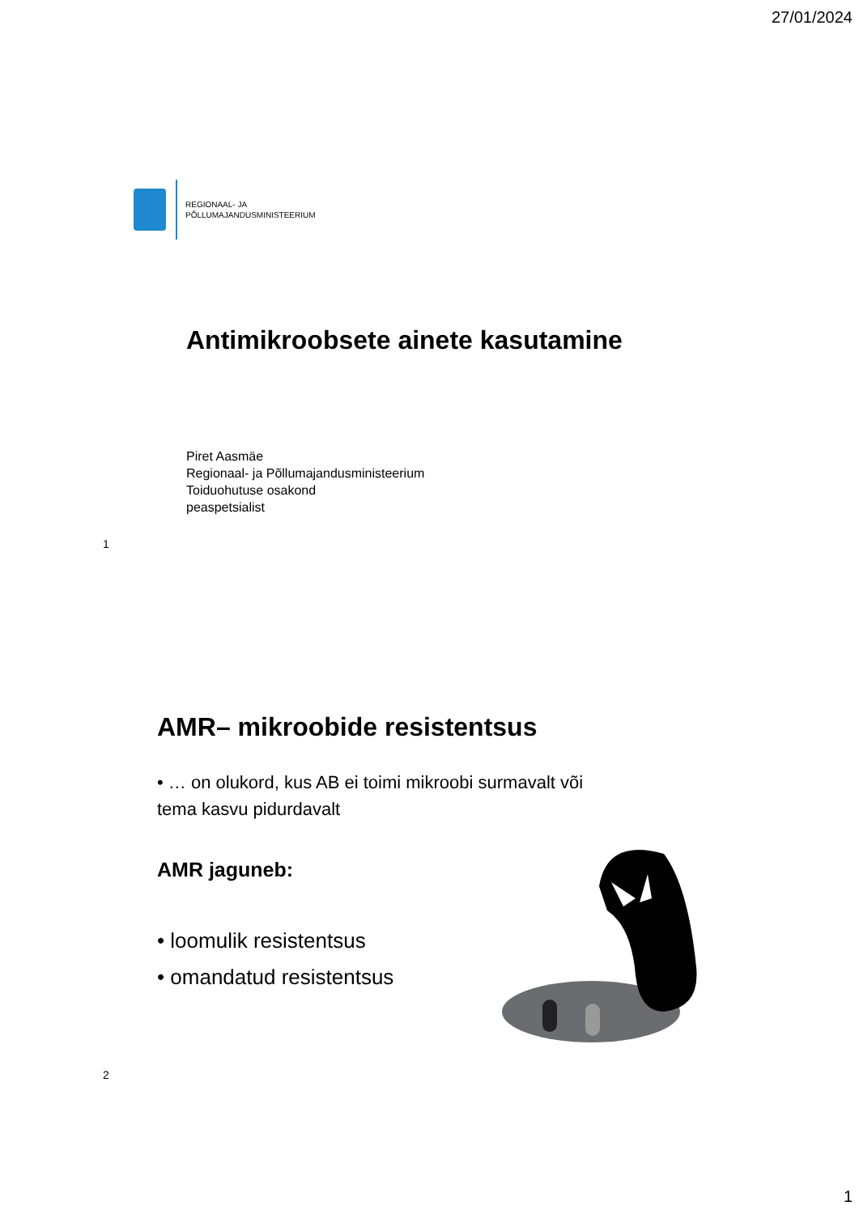27/01/2024
REGIONAAL- JA
PÕLLUMAJANDUSMINISTEERIUM
Antimikroobsete ainete kasutamine
Piret Aasmäe
Regionaal- ja Põllumajandusministeerium
Toiduohutuse osakond
peaspetsialist
1
AMR– mikroobide resistentsus
• … on olukord, kus AB ei toimi mikroobi surmavalt või tema kasvu pidurdavalt
AMR jaguneb:
• loomulik resistentsus
• omandatud resistentsus
2
1